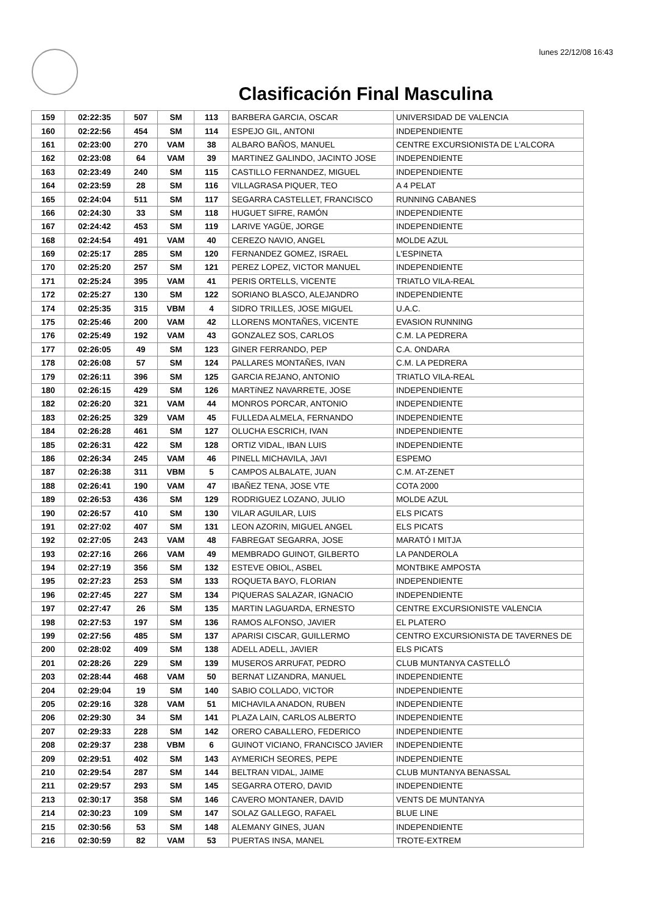lunes 22/12/08 16:43
Clasificación Final Masculina
| 159 | 02:22:35 | 507 | SM | 113 | BARBERA GARCIA, OSCAR | UNIVERSIDAD DE VALENCIA |
| 160 | 02:22:56 | 454 | SM | 114 | ESPEJO GIL, ANTONI | INDEPENDIENTE |
| 161 | 02:23:00 | 270 | VAM | 38 | ALBARO BAÑOS, MANUEL | CENTRE EXCURSIONISTA DE L'ALCORA |
| 162 | 02:23:08 | 64 | VAM | 39 | MARTINEZ GALINDO, JACINTO JOSE | INDEPENDIENTE |
| 163 | 02:23:49 | 240 | SM | 115 | CASTILLO FERNANDEZ, MIGUEL | INDEPENDIENTE |
| 164 | 02:23:59 | 28 | SM | 116 | VILLAGRASA PIQUER, TEO | A 4 PELAT |
| 165 | 02:24:04 | 511 | SM | 117 | SEGARRA CASTELLET, FRANCISCO | RUNNING CABANES |
| 166 | 02:24:30 | 33 | SM | 118 | HUGUET SIFRE, RAMÓN | INDEPENDIENTE |
| 167 | 02:24:42 | 453 | SM | 119 | LARIVE YAGÜE, JORGE | INDEPENDIENTE |
| 168 | 02:24:54 | 491 | VAM | 40 | CEREZO NAVIO, ANGEL | MOLDE AZUL |
| 169 | 02:25:17 | 285 | SM | 120 | FERNANDEZ GOMEZ, ISRAEL | L'ESPINETA |
| 170 | 02:25:20 | 257 | SM | 121 | PEREZ LOPEZ, VICTOR MANUEL | INDEPENDIENTE |
| 171 | 02:25:24 | 395 | VAM | 41 | PERIS ORTELLS, VICENTE | TRIATLO VILA-REAL |
| 172 | 02:25:27 | 130 | SM | 122 | SORIANO BLASCO, ALEJANDRO | INDEPENDIENTE |
| 174 | 02:25:35 | 315 | VBM | 4 | SIDRO TRILLES, JOSE MIGUEL | U.A.C. |
| 175 | 02:25:46 | 200 | VAM | 42 | LLORENS MONTAÑES, VICENTE | EVASION RUNNING |
| 176 | 02:25:49 | 192 | VAM | 43 | GONZALEZ SOS, CARLOS | C.M. LA PEDRERA |
| 177 | 02:26:05 | 49 | SM | 123 | GINER FERRANDO, PEP | C.A. ONDARA |
| 178 | 02:26:08 | 57 | SM | 124 | PALLARES MONTAÑES, IVAN | C.M. LA PEDRERA |
| 179 | 02:26:11 | 396 | SM | 125 | GARCIA REJANO, ANTONIO | TRIATLO VILA-REAL |
| 180 | 02:26:15 | 429 | SM | 126 | MARTíNEZ NAVARRETE, JOSE | INDEPENDIENTE |
| 182 | 02:26:20 | 321 | VAM | 44 | MONROS PORCAR, ANTONIO | INDEPENDIENTE |
| 183 | 02:26:25 | 329 | VAM | 45 | FULLEDA ALMELA, FERNANDO | INDEPENDIENTE |
| 184 | 02:26:28 | 461 | SM | 127 | OLUCHA ESCRICH, IVAN | INDEPENDIENTE |
| 185 | 02:26:31 | 422 | SM | 128 | ORTIZ VIDAL, IBAN LUIS | INDEPENDIENTE |
| 186 | 02:26:34 | 245 | VAM | 46 | PINELL MICHAVILA, JAVI | ESPEMO |
| 187 | 02:26:38 | 311 | VBM | 5 | CAMPOS ALBALATE, JUAN | C.M. AT-ZENET |
| 188 | 02:26:41 | 190 | VAM | 47 | IBAÑEZ TENA, JOSE VTE | COTA 2000 |
| 189 | 02:26:53 | 436 | SM | 129 | RODRIGUEZ LOZANO, JULIO | MOLDE AZUL |
| 190 | 02:26:57 | 410 | SM | 130 | VILAR AGUILAR, LUIS | ELS PICATS |
| 191 | 02:27:02 | 407 | SM | 131 | LEON AZORIN, MIGUEL ANGEL | ELS PICATS |
| 192 | 02:27:05 | 243 | VAM | 48 | FABREGAT SEGARRA, JOSE | MARATÓ I MITJA |
| 193 | 02:27:16 | 266 | VAM | 49 | MEMBRADO GUINOT, GILBERTO | LA PANDEROLA |
| 194 | 02:27:19 | 356 | SM | 132 | ESTEVE OBIOL, ASBEL | MONTBIKE AMPOSTA |
| 195 | 02:27:23 | 253 | SM | 133 | ROQUETA BAYO, FLORIAN | INDEPENDIENTE |
| 196 | 02:27:45 | 227 | SM | 134 | PIQUERAS SALAZAR, IGNACIO | INDEPENDIENTE |
| 197 | 02:27:47 | 26 | SM | 135 | MARTIN LAGUARDA, ERNESTO | CENTRE EXCURSIONISTE VALENCIA |
| 198 | 02:27:53 | 197 | SM | 136 | RAMOS ALFONSO, JAVIER | EL PLATERO |
| 199 | 02:27:56 | 485 | SM | 137 | APARISI CISCAR, GUILLERMO | CENTRO EXCURSIONISTA DE TAVERNES DE |
| 200 | 02:28:02 | 409 | SM | 138 | ADELL ADELL, JAVIER | ELS PICATS |
| 201 | 02:28:26 | 229 | SM | 139 | MUSEROS ARRUFAT, PEDRO | CLUB MUNTANYA CASTELLÓ |
| 203 | 02:28:44 | 468 | VAM | 50 | BERNAT LIZANDRA, MANUEL | INDEPENDIENTE |
| 204 | 02:29:04 | 19 | SM | 140 | SABIO COLLADO, VICTOR | INDEPENDIENTE |
| 205 | 02:29:16 | 328 | VAM | 51 | MICHAVILA ANADON, RUBEN | INDEPENDIENTE |
| 206 | 02:29:30 | 34 | SM | 141 | PLAZA LAIN, CARLOS ALBERTO | INDEPENDIENTE |
| 207 | 02:29:33 | 228 | SM | 142 | ORERO CABALLERO, FEDERICO | INDEPENDIENTE |
| 208 | 02:29:37 | 238 | VBM | 6 | GUINOT VICIANO, FRANCISCO JAVIER | INDEPENDIENTE |
| 209 | 02:29:51 | 402 | SM | 143 | AYMERICH SEORES, PEPE | INDEPENDIENTE |
| 210 | 02:29:54 | 287 | SM | 144 | BELTRAN VIDAL, JAIME | CLUB MUNTANYA BENASSAL |
| 211 | 02:29:57 | 293 | SM | 145 | SEGARRA OTERO, DAVID | INDEPENDIENTE |
| 213 | 02:30:17 | 358 | SM | 146 | CAVERO MONTANER, DAVID | VENTS DE MUNTANYA |
| 214 | 02:30:23 | 109 | SM | 147 | SOLAZ GALLEGO, RAFAEL | BLUE LINE |
| 215 | 02:30:56 | 53 | SM | 148 | ALEMANY GINES, JUAN | INDEPENDIENTE |
| 216 | 02:30:59 | 82 | VAM | 53 | PUERTAS INSA, MANEL | TROTE-EXTREM |